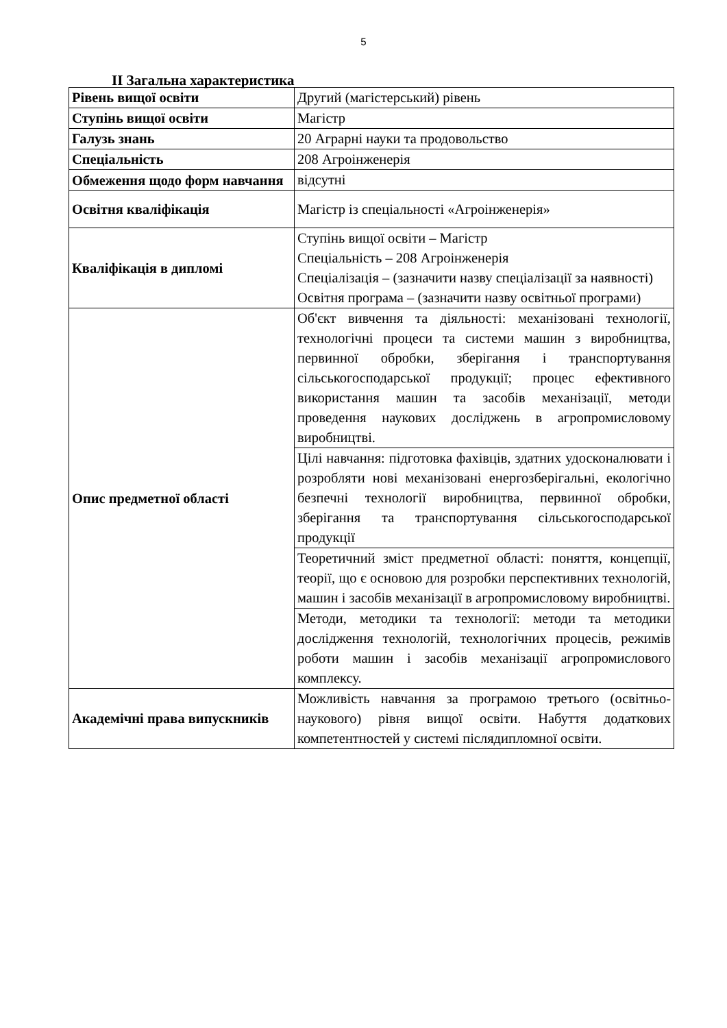5
ІІ Загальна характеристика
| Рівень вищої освіти | Другий (магістерський) рівень |
| Ступінь вищої освіти | Магістр |
| Галузь знань | 20 Аграрні науки та продовольство |
| Спеціальність | 208 Агроінженерія |
| Обмеження щодо форм навчання | відсутні |
| Освітня кваліфікація | Магістр із спеціальності «Агроінженерія» |
| Кваліфікація в дипломі | Ступінь вищої освіти – Магістр Спеціальність – 208 Агроінженерія Спеціалізація – (зазначити назву спеціалізації за наявності) Освітня програма – (зазначити назву освітньої програми) |
| Опис предметної області | Об'єкт вивчення та діяльності: механізовані технології, технологічні процеси та системи машин з виробництва, первинної обробки, зберігання і транспортування сільськогосподарської продукції; процес ефективного використання машин та засобів механізації, методи проведення наукових досліджень в агропромисловому виробництві. |
| | Цілі навчання: підготовка фахівців, здатних удосконалювати і розробляти нові механізовані енергозберігальні, екологічно безпечні технології виробництва, первинної обробки, зберігання та транспортування сільськогосподарської продукції |
| | Теоретичний зміст предметної області: поняття, концепції, теорії, що є основою для розробки перспективних технологій, машин і засобів механізації в агропромисловому виробництві. |
| | Методи, методики та технології: методи та методики дослідження технологій, технологічних процесів, режимів роботи машин і засобів механізації агропромислового комплексу. |
| Академічні права випускників | Можливість навчання за програмою третього (освітньо-наукового) рівня вищої освіти. Набуття додаткових компетентностей у системі післядипломної освіти. |